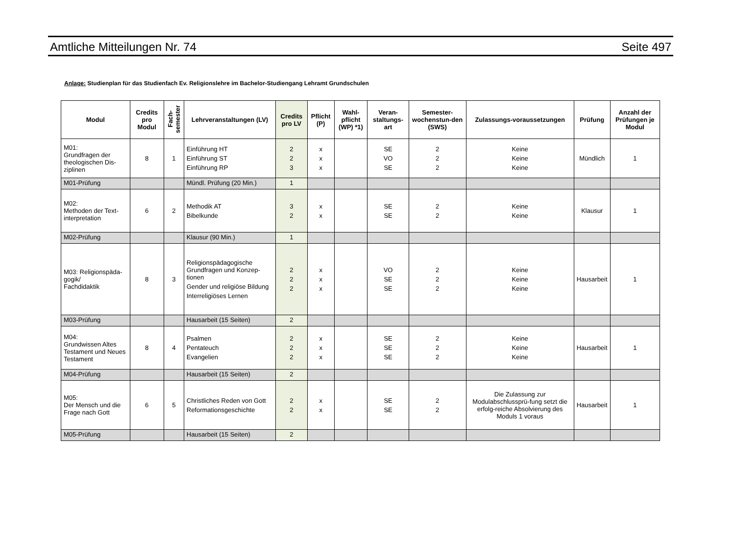Amtliche Mitteilungen Nr. 74 Seite 497
Anlage: Studienplan für das Studienfach Ev. Religionslehre im Bachelor-Studiengang Lehramt Grundschulen
| Modul | Credits pro Modul | Fach-semester | Lehrveranstaltungen (LV) | Credits pro LV | Pflicht (P) | Wahl-pflicht (WP) *1) | Veran-staltungs-art | Semester-wochenstun-den (SWS) | Zulassungs-voraussetzungen | Prüfung | Anzahl der Prüfungen je Modul |
| --- | --- | --- | --- | --- | --- | --- | --- | --- | --- | --- | --- |
| M01: Grundfragen der theologischen Dis-ziplinen | 8 | 1 | Einführung HT Einführung ST Einführung RP | 2 2 3 | x x x | | SE VO SE | 2 2 2 | Keine Keine Keine | Mündlich | 1 |
| M01-Prüfung | | | Mündl. Prüfung (20 Min.) | 1 | | | | | | | |
| M02: Methoden der Text-interpretation | 6 | 2 | Methodik AT Bibelkunde | 3 2 | x x | | SE SE | 2 2 | Keine Keine | Klausur | 1 |
| M02-Prüfung | | | Klausur (90 Min.) | 1 | | | | | | | |
| M03: Religionspäda-gogik/ Fachdidaktik | 8 | 3 | Religionspädagogische Grundfragen und Konzep-tionen Gender und religiöse Bildung Interreligiöses Lernen | 2 2 2 | x x x | | VO SE SE | 2 2 2 | Keine Keine Keine | Hausarbeit | 1 |
| M03-Prüfung | | | Hausarbeit (15 Seiten) | 2 | | | | | | | |
| M04: Grundwissen Altes Testament und Neues Testament | 8 | 4 | Psalmen Pentateuch Evangelien | 2 2 2 | x x x | | SE SE SE | 2 2 2 | Keine Keine Keine | Hausarbeit | 1 |
| M04-Prüfung | | | Hausarbeit (15 Seiten) | 2 | | | | | | | |
| M05: Der Mensch und die Frage nach Gott | 6 | 5 | Christliches Reden von Gott Reformationsgeschichte | 2 2 | x x | | SE SE | 2 2 | Die Zulassung zur Modulabschlussprü-fung setzt die erfolg-reiche Absolvierung des Moduls 1 voraus | Hausarbeit | 1 |
| M05-Prüfung | | | Hausarbeit (15 Seiten) | 2 | | | | | | | |